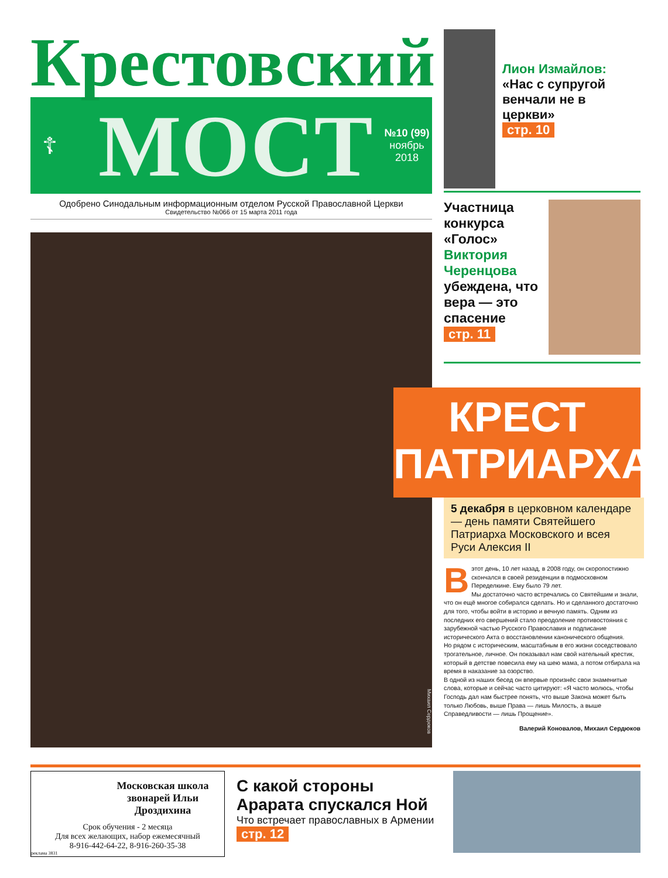Крестовский
☦ МОСТ
№10 (99)
ноябрь
2018
Одобрено Синодальным информационным отделом Русской Православной Церкви
Свидетельство №066 от 15 марта 2011 года
Михаил Сердюков
Лион Измайлов:
«Нас с супругой венчали не в церкви»
стр. 10
Участница конкурса «Голос» Виктория Черенцова убеждена, что вера — это спасение
стр. 11
КРЕСТ
ПАТРИАРХА
5 декабря в церковном календаре — день памяти Святейшего Патриарха Московского и всея Руси Алексия II
Вэтот день, 10 лет назад, в 2008 году, он скоропостижно скончался в своей резиденции в подмосковном Переделкине. Ему было 79 лет.
Мы достаточно часто встречались со Святейшим и знали, что он ещё многое собирался сделать. Но и сделанного достаточно для того, чтобы войти в историю и вечную память. Одним из последних его свершений стало преодоление противостояния с зарубежной частью Русского Православия и подписание исторического Акта о восстановлении канонического общения.
Но рядом с историческим, масштабным в его жизни соседствовало трогательное, личное. Он показывал нам свой нательный крестик, который в детстве повесила ему на шею мама, а потом отбирала на время в наказание за озорство.
В одной из наших бесед он впервые произнёс свои знаменитые слова, которые и сейчас часто цитируют: «Я часто молюсь, чтобы Господь дал нам быстрее понять, что выше Закона может быть только Любовь, выше Права — лишь Милость, а выше Справедливости — лишь Прощение».
Валерий Коновалов, Михаил Сердюков
Московская школа звонарей Ильи Дроздихина
Срок обучения - 2 месяца
Для всех желающих, набор ежемесячный
8-916-442-64-22, 8-916-260-35-38
реклама 3831
С какой стороны Арарата спускался Ной
Что встречает православных в Армении стр. 12